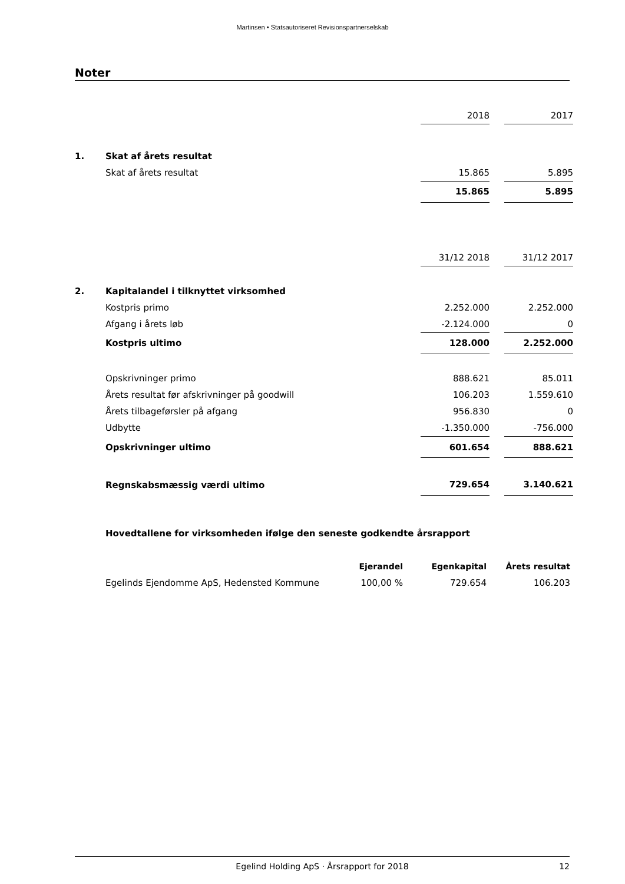Martinsen • Statsautoriseret Revisionspartnerselskab
Noter
| | | 2018 | | 2017 |
| 1. | Skat af årets resultat | | | |
| | Skat af årets resultat | 15.865 | | 5.895 |
| | | 15.865 | | 5.895 |
| | | 31/12 2018 | | 31/12 2017 |
| 2. | Kapitalandel i tilknyttet virksomhed | | | |
| | Kostpris primo | 2.252.000 | | 2.252.000 |
| | Afgang i årets løb | -2.124.000 | | 0 |
| | Kostpris ultimo | 128.000 | | 2.252.000 |
| | Opskrivninger primo | 888.621 | | 85.011 |
| | Årets resultat før afskrivninger på goodwill | 106.203 | | 1.559.610 |
| | Årets tilbageførsler på afgang | 956.830 | | 0 |
| | Udbytte | -1.350.000 | | -756.000 |
| | Opskrivninger ultimo | 601.654 | | 888.621 |
| | Regnskabsmæssig værdi ultimo | 729.654 | | 3.140.621 |
| Hovedtallene for virksomheden ifølge den seneste godkendte årsrapport | | | |
| | Ejerandel | Egenkapital | Årets resultat |
| Egelinds Ejendomme ApS, Hedensted Kommune | 100,00 % | 729.654 | 106.203 |
Egelind Holding ApS · Årsrapport for 2018 12